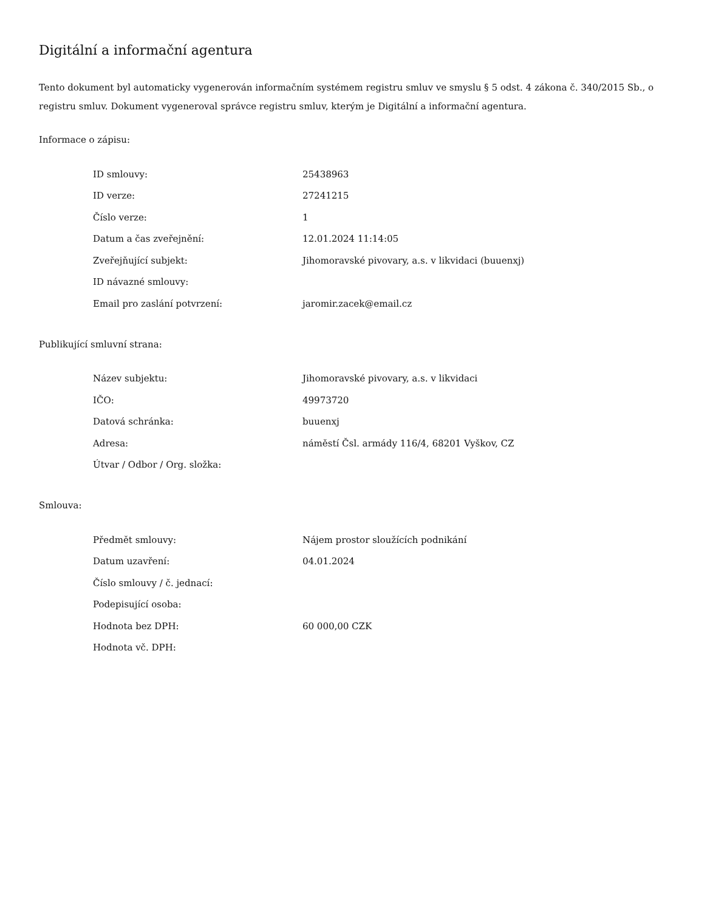Digitální a informační agentura
Tento dokument byl automaticky vygenerován informačním systémem registru smluv ve smyslu § 5 odst. 4 zákona č. 340/2015 Sb., o registru smluv. Dokument vygeneroval správce registru smluv, kterým je Digitální a informační agentura.
Informace o zápisu:
| ID smlouvy: | 25438963 |
| ID verze: | 27241215 |
| Číslo verze: | 1 |
| Datum a čas zveřejnění: | 12.01.2024 11:14:05 |
| Zveřejňující subjekt: | Jihomoravské pivovary, a.s. v likvidaci (buuenxj) |
| ID návazné smlouvy: | |
| Email pro zaslání potvrzení: | jaromir.zacek@email.cz |
Publikující smluvní strana:
| Název subjektu: | Jihomoravské pivovary, a.s. v likvidaci |
| IČO: | 49973720 |
| Datová schránka: | buuenxj |
| Adresa: | náměstí Čsl. armády 116/4, 68201 Vyškov, CZ |
| Útvar / Odbor / Org. složka: | |
Smlouva:
| Předmět smlouvy: | Nájem prostor sloužících podnikání |
| Datum uzavření: | 04.01.2024 |
| Číslo smlouvy / č. jednací: | |
| Podepisující osoba: | |
| Hodnota bez DPH: | 60 000,00 CZK |
| Hodnota vč. DPH: | |